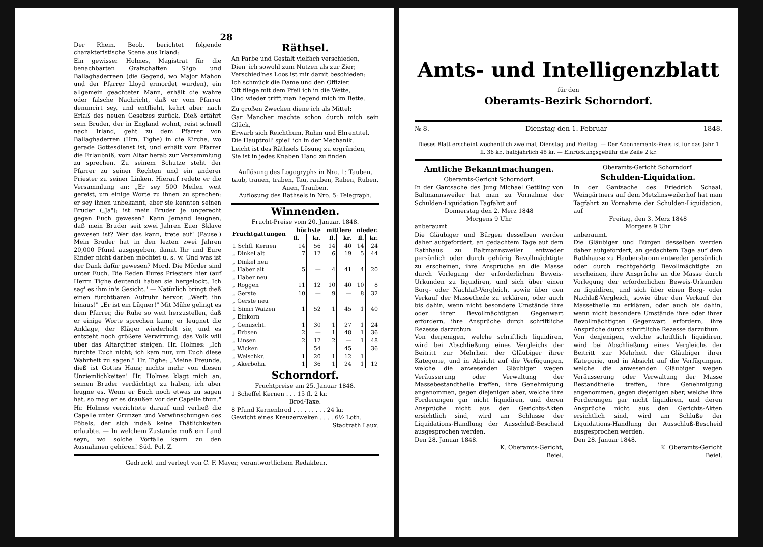28
Der Rhein. Beob. berichtet folgende charakteristische Scene aus Irland:
Ein gewisser Holmes, Magistrat für die benachbarten Grafschaften Sligo und Ballaghaderreen (die Gegend, wo Major Mahon und der Pfarrer Lloyd ermordet wurden), ein allgemein geachteter Mann, erhält die wahre oder falsche Nachricht, daß er vom Pfarrer denuncirt sey, und entflieht, kehrt aber nach Erlaß des neuen Gesetzes zurück. Dieß erfährt sein Bruder, der in England wohnt, reist schnell nach Irland, geht zu dem Pfarrer von Ballaghaderren (Hrn. Tighe) in die Kirche, wo gerade Gottesdienst ist, und erhält vom Pfarrer die Erlaubniß, vom Altar herab zur Versammlung zu sprechen. Zu seinem Schutze steht der Pfarrer zu seiner Rechten und ein anderer Priester zu seiner Linken. Hierauf redete er die Versammlung an: „Er sey 500 Meilen weit gereist, um einige Worte zu ihnen zu sprechen: er sey ihnen unbekannt, aber sie kennten seinen Bruder („Ja"); ist mein Bruder je ungerecht gegen Euch gewesen? Kann Jemand leugnen, daß mein Bruder seit zwei Jahren Euer Sklave gewesen ist? Wer das kann, trete auf! (Pause.) Mein Bruder hat in den lezten zwei Jahren 20,000 Pfund ausgegeben, damit Ihr und Eure Kinder nicht darben möchtet u. s. w. Und was ist der Dank dafür gewesen? Mord. Die Mörder sind unter Euch. Die Reden Eures Priesters hier (auf Herrn Tighe deutend) haben sie hergelockt. Ich sag' es ihm in's Gesicht." — Natürlich bringt dieß einen furchtbaren Aufruhr hervor. „Werft ihn hinaus!" „Er ist ein Lügner!" Mit Mühe gelingt es dem Pfarrer, die Ruhe so weit herzustellen, daß er einige Worte sprechen kann; er leugnet die Anklage, der Kläger wiederholt sie, und es entsteht noch größere Verwirrung; das Volk will über das Altargitter steigen. Hr. Holmes: „Ich fürchte Euch nicht; ich kam nur, um Euch diese Wahrheit zu sagen." Hr. Tighe: „Meine Freunde, dieß ist Gottes Haus; nichts mehr von diesen Unziemlichkeiten! Hr. Holmes klagt mich an, seinen Bruder verdächtigt zu haben, ich aber leugne es. Wenn er Euch noch etwas zu sagen hat, so mag er es draußen vor der Capelle thun." Hr. Holmes verzichtete darauf und verließ die Capelle unter Grunzen und Verwünschungen des Pöbels, der sich indeß keine Thätlichkeiten erlaubte. — In welchem Zustande muß ein Land seyn, wo solche Vorfälle kaum zu den Ausnahmen gehören! Süd. Pol. Z.
Räthsel.
An Farbe und Gestalt vielfach verschieden,
Dien' ich sowohl zum Nutzen als zur Zier;
Verschied'nes Loos ist mir damit beschieden:
Ich schmück die Dame und den Offizier.
Oft fliege mit dem Pfeil ich in die Wette,
Und wieder trifft man liegend mich im Bette.
Zu großen Zwecken diene ich als Mittel:
Gar Mancher machte schon durch mich sein Glück,
Erwarb sich Reichthum, Ruhm und Ehrentitel.
Die Hauptroll' spiel' ich in der Mechanik.
Leicht ist des Räthsels Lösung zu ergründen,
Sie ist in jedes Knaben Hand zu finden.
Auflösung des Logogryphs in Nro. 1: Tauben, taub, trauen, traben, Tau, rauben, Raben, Ruben, Auen, Trauben.
Auflösung des Räthsels in Nro. 5: Telegraph.
Winnenden.
Frucht-Preise vom 20. Januar. 1848.
| Fruchtgattungen | höchste | | mittlere | | nieder. | |
| --- | --- | --- | --- | --- | --- | --- |
| | fl. | kr. | fl. | kr. | fl. | kr. |
| 1 Schfl. Kernen | 14 | 56 | 14 | 40 | 14 | 24 |
| „ Dinkel alt | 7 | 12 | 6 | 19 | 5 | 44 |
| „ Dinkel neu | | | | | | |
| „ Haber alt | 5 | — | 4 | 41 | 4 | 20 |
| „ Haber neu | | | | | | |
| „ Roggen | 11 | 12 | 10 | 40 | 10 | 8 |
| „ Gerste | 10 | — | 9 | — | 8 | 32 |
| „ Gerste neu | | | | | | |
| 1 Simri Waizen | 1 | 52 | 1 | 45 | 1 | 40 |
| „ Einkorn | | | | | | |
| „ Gemischt. | 1 | 30 | 1 | 27 | 1 | 24 |
| „ Erbsen | 2 | — | 1 | 48 | 1 | 36 |
| „ Linsen | 2 | 12 | 2 | — | 1 | 48 |
| „ Wicken | | 54 | | 45 | | 36 |
| „ Welschkr. | 1 | 20 | 1 | 12 | 1 | |
| „ Akerbohn. | 1 | 36 | 1 | 24 | 1 | 12 |
Schorndorf.
Fruchtpreise am 25. Januar 1848.
1 Scheffel Kernen . . . 15 fl. 2 kr.
Brod-Taxe.
8 Pfund Kernenbrod . . . . . . . . . 24 kr.
Gewicht eines Kreuzerweken . . . . 6½ Loth.
Stadtrath Laux.
Gedruckt und verlegt von C. F. Mayer, verantwortlichem Redakteur.
Amts- und Intelligenzblatt
für den
Oberamts-Bezirk Schorndorf.
№ 8. Dienstag den 1. Februar 1848.
Dieses Blatt erscheint wöchentlich zweimal, Dienstag und Freitag. — Der Abonnements-Preis ist für das Jahr 1 fl. 36 kr., halbjährlich 48 kr. — Einrückungsgebühr die Zeile 2 kr.
Amtliche Bekanntmachungen.
Oberamts-Gericht Schorndorf.
In der Gantsache des Jung Michael Gettling von Baltmannsweiler hat man zu Vornahme der Schulden-Liquidation Tagfahrt auf
Donnerstag den 2. Merz 1848
Morgens 9 Uhr
anberaumt.
Die Gläubiger und Bürgen desselben werden daher aufgefordert, an gedachtem Tage auf dem Rathhaus zu Baltmannsweiler entweder persönlich oder durch gehörig Bevollmächtigte zu erscheinen, ihre Ansprüche an die Masse durch Vorlegung der erforderlichen Beweis-Urkunden zu liquidiren, und sich über einen Borg- oder Nachlaß-Vergleich, sowie über den Verkauf der Massetheile zu erklären, oder auch bis dahin, wenn nicht besondere Umstände ihre oder ihrer Bevollmächtigten Gegenwart erfordern, ihre Ansprüche durch schriftliche Rezesse darzuthun.
Von denjenigen, welche schriftlich liquidiren, wird bei Abschließung eines Vergleichs der Beitritt zur Mehrheit der Gläubiger ihrer Kategorie, und in Absicht auf die Verfügungen, welche die anwesenden Gläubiger wegen Veräusserung oder Verwaltung der Massebestandtheile treffen, ihre Genehmigung angenommen, gegen diejenigen aber, welche ihre Forderungen gar nicht liquidiren, und deren Ansprüche nicht aus den Gerichts-Akten ersichtlich sind, wird am Schlusse der Liquidations-Handlung der Ausschluß-Bescheid ausgesprochen werden.
Den 28. Januar 1848.
K. Oberamts-Gericht,
Beiel.
Oberamts-Gericht Schorndorf.
Schulden-Liquidation.
In der Gantsache des Friedrich Schaal, Weingärtners auf dem Metzlinsweilerhof hat man Tagfahrt zu Vornahme der Schulden-Liquidation, auf
Freitag, den 3. Merz 1848
Morgens 9 Uhr
anberaumt.
Die Gläubiger und Bürgen desselben werden daher aufgefordert, an gedachtem Tage auf dem Rathhause zu Haubersbronn entweder persönlich oder durch rechtgehörig Bevollmächtigte zu erscheinen, ihre Ansprüche an die Masse durch Vorlegung der erforderlichen Beweis-Urkunden zu liquidiren, und sich über einen Borg- oder Nachlaß-Vergleich, sowie über den Verkauf der Massetheile zu erklären, oder auch bis dahin, wenn nicht besondere Umstände ihre oder ihrer Bevollmächtigten Gegenwart erfordern, ihre Ansprüche durch schriftliche Rezesse darzuthun.
Von denjenigen, welche schriftlich liquidiren, wird bei Abschließung eines Vergleichs der Beitritt zur Mehrheit der Gläubiger ihrer Kategorie, und in Absicht auf die Verfügungen, welche die anwesenden Gläubiger wegen Veräusserung oder Verwaltung der Masse Bestandtheile treffen, ihre Genehmigung angenommen, gegen diejenigen aber, welche ihre Forderungen gar nicht liquidiren, und deren Ansprüche nicht aus den Gerichts-Akten ersichtlich sind, wird am Schluße der Liquidations-Handlung der Ausschluß-Bescheid ausgesprochen werden.
Den 28. Januar 1848.
K. Oberamts-Gericht
Beiel.